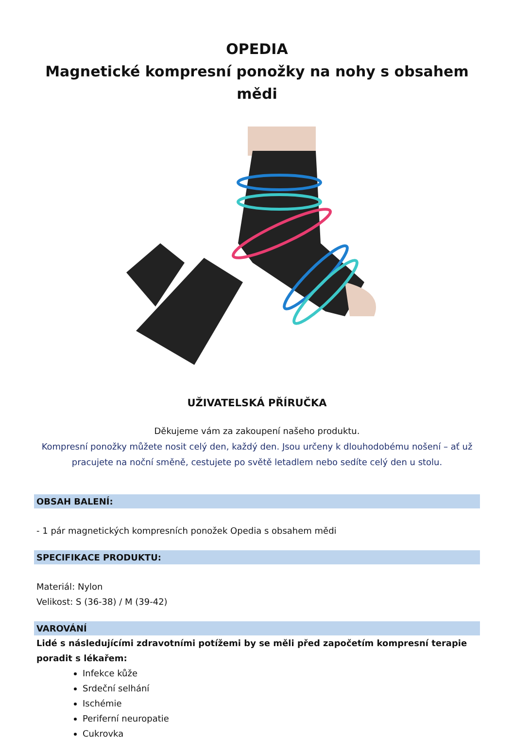OPEDIA
Magnetické kompresní ponožky na nohy s obsahem mědi
UŽIVATELSKÁ PŘÍRUČKA
Děkujeme vám za zakoupení našeho produktu.
Kompresní ponožky můžete nosit celý den, každý den. Jsou určeny k dlouhodobému nošení – ať už pracujete na noční směně, cestujete po světě letadlem nebo sedíte celý den u stolu.
OBSAH BALENÍ:
- 1 pár magnetických kompresních ponožek Opedia s obsahem mědi
SPECIFIKACE PRODUKTU:
Materiál: Nylon
Velikost: S (36-38) / M (39-42)
VAROVÁNÍ
Lidé s následujícími zdravotními potížemi by se měli před započetím kompresní terapie poradit s lékařem:
Infekce kůže
Srdeční selhání
Ischémie
Periferní neuropatie
Cukrovka